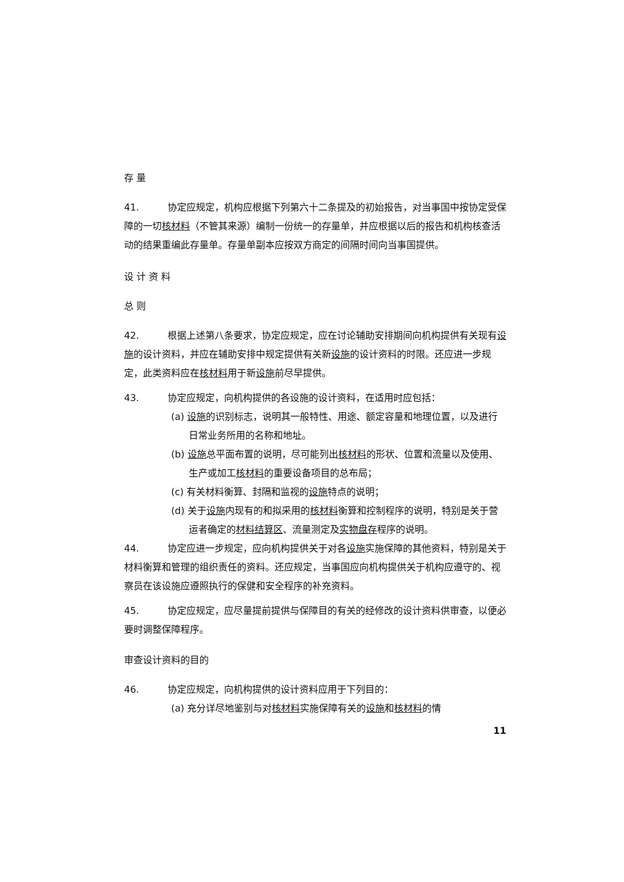存 量
41. 协定应规定，机构应根据下列第六十二条提及的初始报告，对当事国中按协定受保障的一切核材料（不管其来源）编制一份统一的存量单，并应根据以后的报告和机构核查活动的结果重编此存量单。存量单副本应按双方商定的间隔时间向当事国提供。
设 计 资 料
总 则
42. 根据上述第八条要求，协定应规定，应在讨论辅助安排期间向机构提供有关现有设施的设计资料，并应在辅助安排中规定提供有关新设施的设计资料的时限。还应进一步规定，此类资料应在核材料用于新设施前尽早提供。
43. 协定应规定，向机构提供的各设施的设计资料，在适用时应包括：
(a) 设施的识别标志，说明其一般特性、用途、额定容量和地理位置，以及进行日常业务所用的名称和地址。
(b) 设施总平面布置的说明，尽可能列出核材料的形状、位置和流量以及使用、生产或加工核材料的重要设备项目的总布局；
(c) 有关材料衡算、封隔和监视的设施特点的说明；
(d) 关于设施内现有的和拟采用的核材料衡算和控制程序的说明，特别是关于营运者确定的材料结算区、流量测定及实物盘存程序的说明。
44. 协定应进一步规定，应向机构提供关于对各设施实施保障的其他资料，特别是关于材料衡算和管理的组织责任的资料。还应规定，当事国应向机构提供关于机构应遵守的、视察员在该设施应遵照执行的保健和安全程序的补充资料。
45. 协定应规定，应尽量提前提供与保障目的有关的经修改的设计资料供审查，以便必要时调整保障程序。
审查设计资料的目的
46. 协定应规定，向机构提供的设计资料应用于下列目的：
(a) 充分详尽地鉴别与对核材料实施保障有关的设施和核材料的情
11